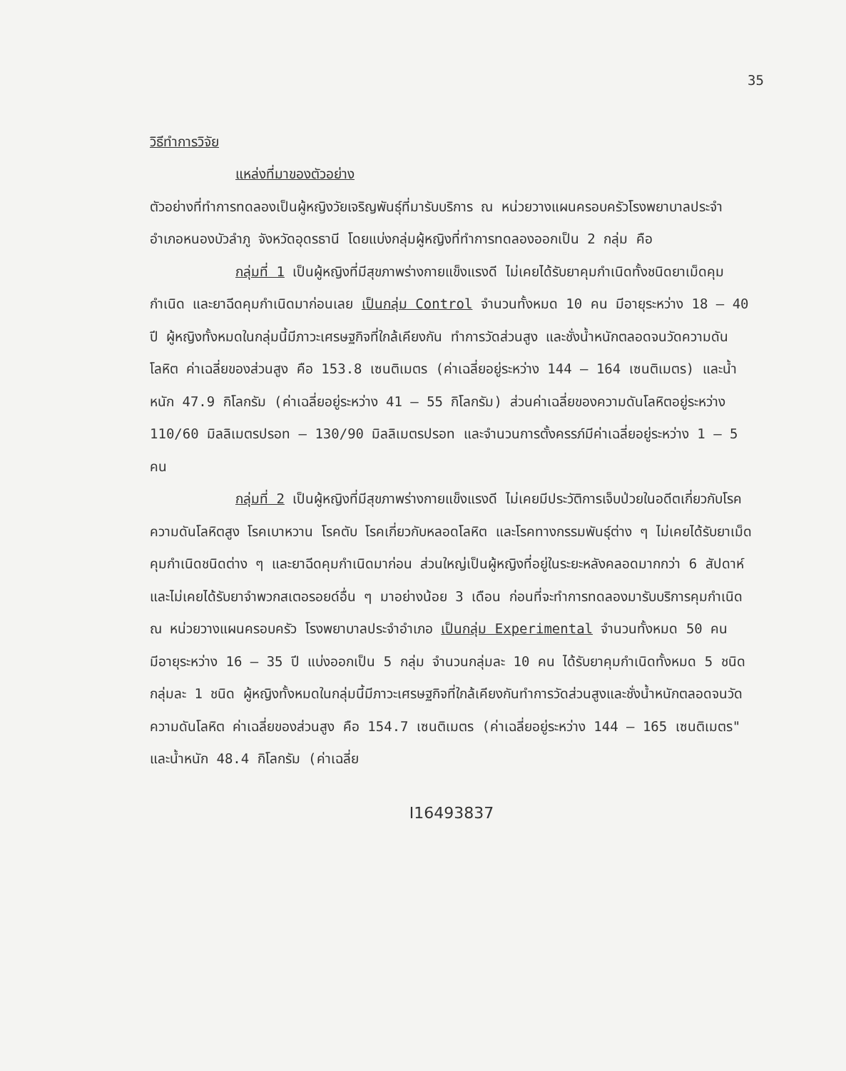35
วิธีทำการวิจัย
แหล่งที่มาของตัวอย่าง
ตัวอย่างที่ทำการทดลองเป็นผู้หญิงวัยเจริญพันธุ์ที่มารับบริการ ณ หน่วยวางแผนครอบครัวโรงพยาบาลประจำอำเภอหนองบัวลำภู จังหวัดอุดรธานี โดยแบ่งกลุ่มผู้หญิงที่ทำการทดลองออกเป็น 2 กลุ่ม คือ
กลุ่มที่ 1 เป็นผู้หญิงที่มีสุขภาพร่างกายแข็งแรงดี ไม่เคยได้รับยาคุมกำเนิดทั้งชนิดยาเม็ดคุมกำเนิด และยาฉีดคุมกำเนิดมาก่อนเลย เป็นกลุ่ม Control จำนวนทั้งหมด 10 คน มีอายุระหว่าง 18 – 40 ปี ผู้หญิงทั้งหมดในกลุ่มนี้มีภาวะเศรษฐกิจที่ใกล้เคียงกัน ทำการวัดส่วนสูง และชั่งน้ำหนักตลอดจนวัดความดันโลหิต ค่าเฉลี่ยของส่วนสูง คือ 153.8 เซนติเมตร (ค่าเฉลี่ยอยู่ระหว่าง 144 – 164 เซนติเมตร) และน้ำหนัก 47.9 กิโลกรัม (ค่าเฉลี่ยอยู่ระหว่าง 41 – 55 กิโลกรัม) ส่วนค่าเฉลี่ยของความดันโลหิตอยู่ระหว่าง 110/60 มิลลิเมตรปรอท – 130/90 มิลลิเมตรปรอท และจำนวนการตั้งครรภ์มีค่าเฉลี่ยอยู่ระหว่าง 1 – 5 คน
กลุ่มที่ 2 เป็นผู้หญิงที่มีสุขภาพร่างกายแข็งแรงดี ไม่เคยมีประวัติการเจ็บป่วยในอดีตเกี่ยวกับโรคความดันโลหิตสูง โรคเบาหวาน โรคตับ โรคเกี่ยวกับหลอดโลหิต และโรคทางกรรมพันธุ์ต่าง ๆ ไม่เคยได้รับยาเม็ดคุมกำเนิดชนิดต่าง ๆ และยาฉีดคุมกำเนิดมาก่อน ส่วนใหญ่เป็นผู้หญิงที่อยู่ในระยะหลังคลอดมากกว่า 6 สัปดาห์ และไม่เคยได้รับยาจำพวกสเตอรอยด์อื่น ๆ มาอย่างน้อย 3 เดือน ก่อนที่จะทำการทดลองมารับบริการคุมกำเนิด ณ หน่วยวางแผนครอบครัว โรงพยาบาลประจำอำเภอ เป็นกลุ่ม Experimental จำนวนทั้งหมด 50 คน มีอายุระหว่าง 16 – 35 ปี แบ่งออกเป็น 5 กลุ่ม จำนวนกลุ่มละ 10 คน ได้รับยาคุมกำเนิดทั้งหมด 5 ชนิด กลุ่มละ 1 ชนิด ผู้หญิงทั้งหมดในกลุ่มนี้มีภาวะเศรษฐกิจที่ใกล้เคียงกันทำการวัดส่วนสูงและชั่งน้ำหนักตลอดจนวัดความดันโลหิต ค่าเฉลี่ยของส่วนสูง คือ 154.7 เซนติเมตร (ค่าเฉลี่ยอยู่ระหว่าง 144 – 165 เซนติเมตร" และน้ำหนัก 48.4 กิโลกรัม (ค่าเฉลี่ย
I16493837